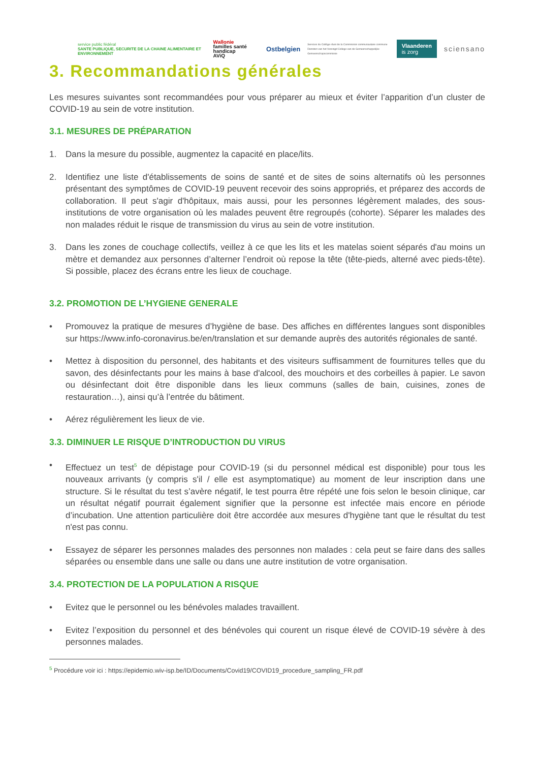service public fédéral
SANTE PUBLIQUE, SECURITE DE LA CHAINE ALIMENTAIRE ET ENVIRONNEMENT
Wallonie
familles santé handicap
AViQ
Ostbelgien
Services du Collège réuni de la Commission communautaire commune
Diensten van het Verenigd College van de Gemeenschappelijke Gemeenschapscommissie
Vlaanderen
is zorg
sciensano
3. Recommandations générales
Les mesures suivantes sont recommandées pour vous préparer au mieux et éviter l’apparition d’un cluster de COVID-19 au sein de votre institution.
3.1. MESURES DE PRÉPARATION
1. Dans la mesure du possible, augmentez la capacité en place/lits.
2. Identifiez une liste d'établissements de soins de santé et de sites de soins alternatifs où les personnes présentant des symptômes de COVID-19 peuvent recevoir des soins appropriés, et préparez des accords de collaboration. Il peut s'agir d'hôpitaux, mais aussi, pour les personnes légèrement malades, des sous-institutions de votre organisation où les malades peuvent être regroupés (cohorte). Séparer les malades des non malades réduit le risque de transmission du virus au sein de votre institution.
3. Dans les zones de couchage collectifs, veillez à ce que les lits et les matelas soient séparés d'au moins un mètre et demandez aux personnes d’alterner l’endroit où repose la tête (tête-pieds, alterné avec pieds-tête). Si possible, placez des écrans entre les lieux de couchage.
3.2. PROMOTION DE L’HYGIENE GENERALE
• Promouvez la pratique de mesures d’hygiène de base. Des affiches en différentes langues sont disponibles sur https://www.info-coronavirus.be/en/translation et sur demande auprès des autorités régionales de santé.
• Mettez à disposition du personnel, des habitants et des visiteurs suffisamment de fournitures telles que du savon, des désinfectants pour les mains à base d'alcool, des mouchoirs et des corbeilles à papier. Le savon ou désinfectant doit être disponible dans les lieux communs (salles de bain, cuisines, zones de restauration…), ainsi qu’à l’entrée du bâtiment.
• Aérez régulièrement les lieux de vie.
3.3. DIMINUER LE RISQUE D’INTRODUCTION DU VIRUS
• Effectuez un test<sup>5</sup> de dépistage pour COVID-19 (si du personnel médical est disponible) pour tous les nouveaux arrivants (y compris s'il / elle est asymptomatique) au moment de leur inscription dans une structure. Si le résultat du test s’avère négatif, le test pourra être répété une fois selon le besoin clinique, car un résultat négatif pourrait également signifier que la personne est infectée mais encore en période d’incubation. Une attention particulière doit être accordée aux mesures d'hygiène tant que le résultat du test n'est pas connu.
• Essayez de séparer les personnes malades des personnes non malades : cela peut se faire dans des salles séparées ou ensemble dans une salle ou dans une autre institution de votre organisation.
3.4. PROTECTION DE LA POPULATION A RISQUE
• Evitez que le personnel ou les bénévoles malades travaillent.
• Evitez l’exposition du personnel et des bénévoles qui courent un risque élevé de COVID-19 sévère à des personnes malades.
<sup>5</sup> Procédure voir ici : https://epidemio.wiv-isp.be/ID/Documents/Covid19/COVID19_procedure_sampling_FR.pdf